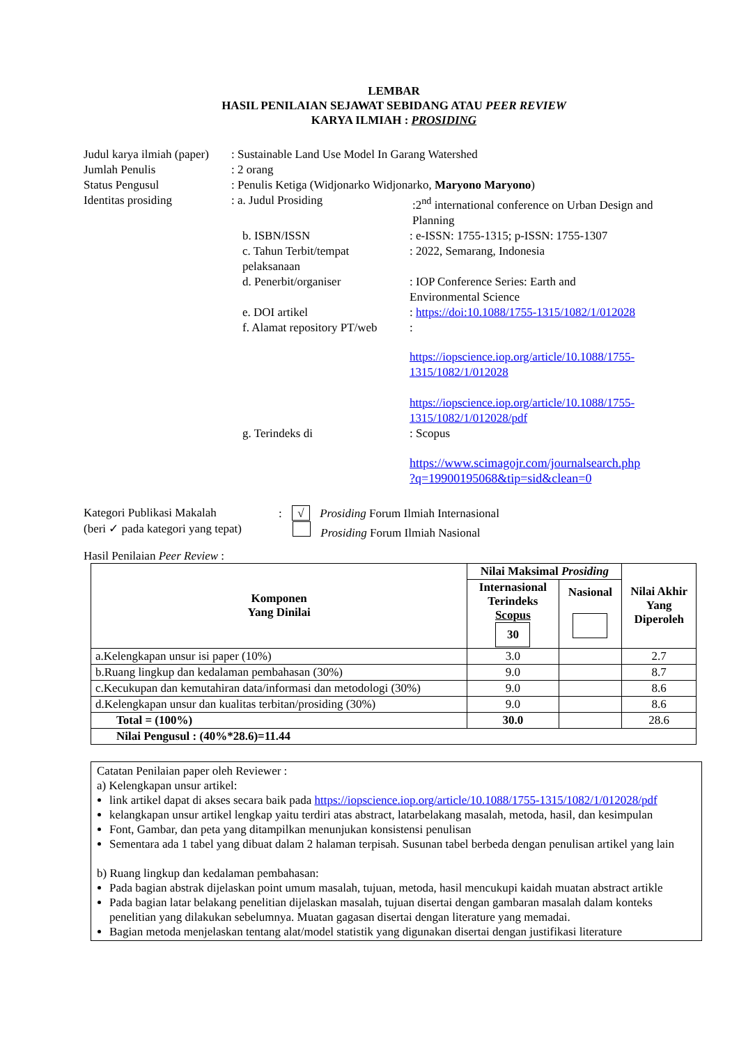LEMBAR
HASIL PENILAIAN SEJAWAT SEBIDANG ATAU PEER REVIEW
KARYA ILMIAH : PROSIDING
Judul karya ilmiah (paper)
: Sustainable Land Use Model In Garang Watershed
Jumlah Penulis : 2 orang
Status Pengusul : Penulis Ketiga (Widjonarko Widjonarko, Maryono Maryono)
Identitas prosiding : a. Judul Prosiding :2<sup>nd</sup> international conference on Urban Design and Planning
b. ISBN/ISSN : e-ISSN: 1755-1315; p-ISSN: 1755-1307
c. Tahun Terbit/tempat pelaksanaan
: 2022, Semarang, Indonesia
d. Penerbit/organiser : IOP Conference Series: Earth and Environmental Science
e. DOI artikel : https://doi:10.1088/1755-1315/1082/1/012028
f. Alamat repository PT/web
:
https://iopscience.iop.org/article/10.1088/1755-1315/1082/1/012028
https://iopscience.iop.org/article/10.1088/1755-1315/1082/1/012028/pdf
g. Terindeks di : Scopus
https://www.scimagojr.com/journalsearch.php
?q=19900195068&tip=sid&clean=0
Kategori Publikasi Makalah : √ Prosiding Forum Ilmiah Internasional
(beri ✓ pada kategori yang tepat)
Prosiding Forum Ilmiah Nasional
Hasil Penilaian Peer Review :
| Komponen Yang Dinilai | Nilai Maksimal Prosiding | | Nilai Akhir Yang Diperoleh |
| --- | --- | --- | --- |
| | Internasional Terindeks Scopus 30 | Nasional | |
| a.Kelengkapan unsur isi paper (10%) | 3.0 | | 2.7 |
| b.Ruang lingkup dan kedalaman pembahasan (30%) | 9.0 | | 8.7 |
| c.Kecukupan dan kemutahiran data/informasi dan metodologi (30%) | 9.0 | | 8.6 |
| d.Kelengkapan unsur dan kualitas terbitan/prosiding (30%) | 9.0 | | 8.6 |
| Total = (100%) | 30.0 | | 28.6 |
| Nilai Pengusul : (40%*28.6)=11.44 | | | |
Catatan Penilaian paper oleh Reviewer :
a) Kelengkapan unsur artikel:
link artikel dapat di akses secara baik pada https://iopscience.iop.org/article/10.1088/1755-1315/1082/1/012028/pdf
kelangkapan unsur artikel lengkap yaitu terdiri atas abstract, latarbelakang masalah, metoda, hasil, dan kesimpulan
Font, Gambar, dan peta yang ditampilkan menunjukan konsistensi penulisan
Sementara ada 1 tabel yang dibuat dalam 2 halaman terpisah. Susunan tabel berbeda dengan penulisan artikel yang lain
b) Ruang lingkup dan kedalaman pembahasan:
Pada bagian abstrak dijelaskan point umum masalah, tujuan, metoda, hasil mencukupi kaidah muatan abstract artikle
Pada bagian latar belakang penelitian dijelaskan masalah, tujuan disertai dengan gambaran masalah dalam konteks penelitian yang dilakukan sebelumnya. Muatan gagasan disertai dengan literature yang memadai.
Bagian metoda menjelaskan tentang alat/model statistik yang digunakan disertai dengan justifikasi literature